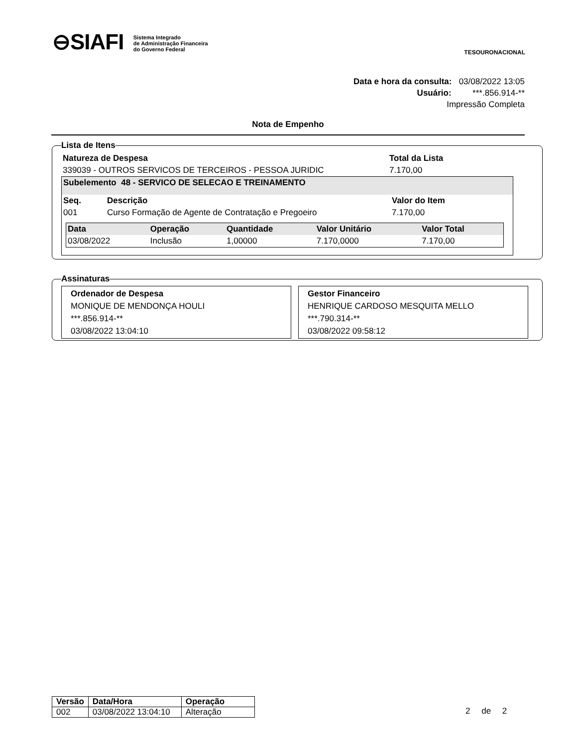⊖SIAFI Sistema Integrado
de Administração Financeira
do Governo Federal
TESOURONACIONAL
Data e hora da consulta: 03/08/2022 13:05
Usuário: ***.856.914-**
Impressão Completa
Nota de Empenho
Lista de Itens
| Natureza de Despesa | Total da Lista |
| --- | --- |
| 339039 - OUTROS SERVICOS DE TERCEIROS - PESSOA JURIDIC | 7.170,00 |
Subelemento 48 - SERVICO DE SELECAO E TREINAMENTO
| Seq. | Descrição | Valor do Item |
| --- | --- | --- |
| 001 | Curso Formação de Agente de Contratação e Pregoeiro | 7.170,00 |
| Data | Operação | Quantidade | Valor Unitário | Valor Total |
| --- | --- | --- | --- | --- |
| 03/08/2022 | Inclusão | 1,00000 | 7.170,0000 | 7.170,00 |
Assinaturas
Ordenador de Despesa
MONIQUE DE MENDONÇA HOULI
***.856.914-**
03/08/2022 13:04:10
Gestor Financeiro
HENRIQUE CARDOSO MESQUITA MELLO
***.790.314-**
03/08/2022 09:58:12
| Versão | Data/Hora | Operação |
| --- | --- | --- |
| 002 | 03/08/2022 13:04:10 | Alteração |
2 de 2